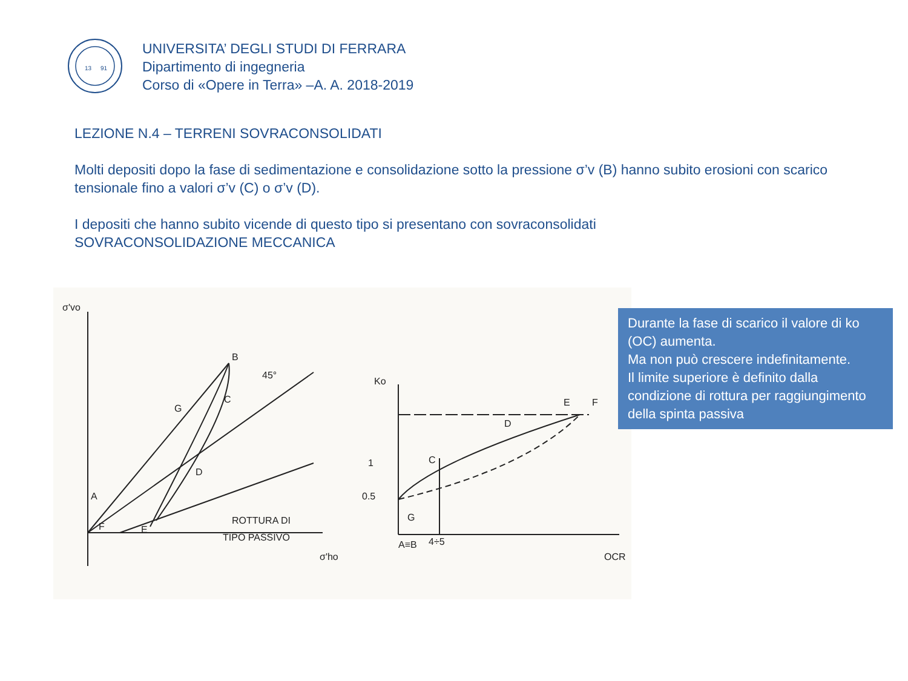13
91
UNIVERSITA’ DEGLI STUDI DI FERRARA
Dipartimento di ingegneria
Corso di «Opere in Terra» –A. A. 2018-2019
LEZIONE N.4 – TERRENI SOVRACONSOLIDATI
Molti depositi dopo la fase di sedimentazione e consolidazione sotto la pressione σ’v (B) hanno subito erosioni con scarico tensionale fino a valori σ’v (C) o σ’v (D).
I depositi che hanno subito vicende di questo tipo si presentano con sovraconsolidati
SOVRACONSOLIDAZIONE MECCANICA
σ'vo
B
45°
C
G
D
A
F
E
ROTTURA DI
TIPO PASSIVO
σ'ho
Ko
0.5
1
C
D
E
F
G
A≡B
4÷5
OCR
Durante la fase di scarico il valore di ko (OC) aumenta.
Ma non può crescere indefinitamente.
Il limite superiore è definito dalla condizione di rottura per raggiungimento della spinta passiva